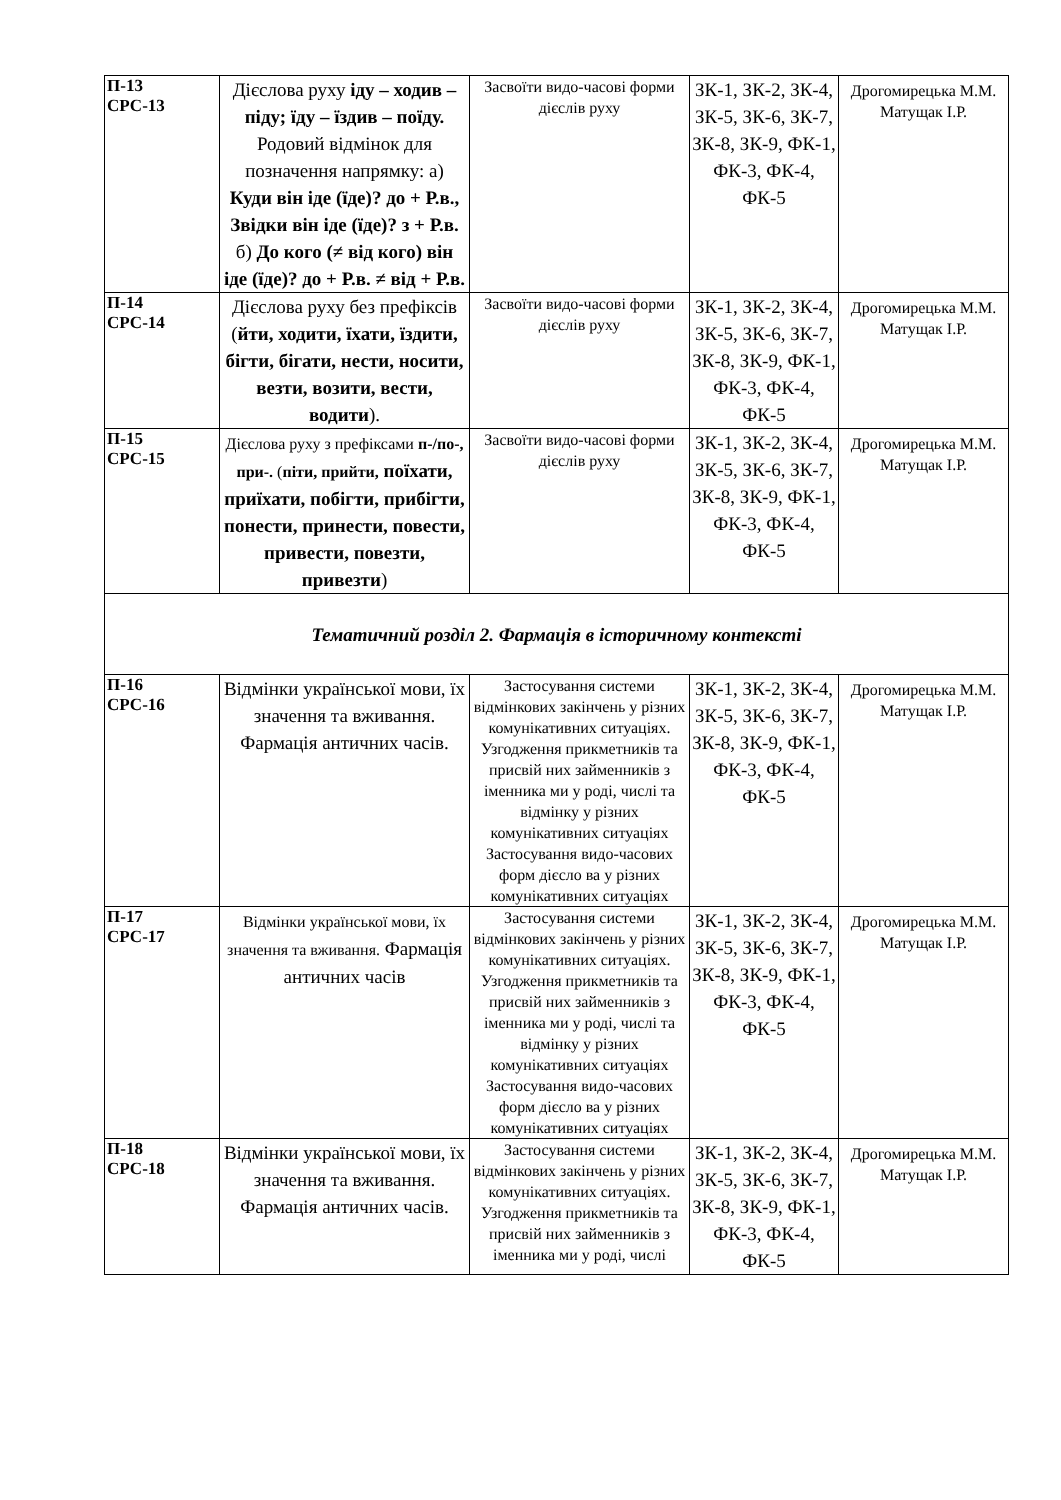| П-13 СРС-13 | Дієслова руху іду – ходив – піду; їду – їздив – поїду. Родовий відмінок для позначення напрямку: а) Куди він іде (їде)? до + Р.в., Звідки він іде (їде)? з + Р.в. б) До кого (≠ від кого) він іде (їде)? до + Р.в. ≠ від + Р.в. | Засвоїти видо-часові форми дієслів руху | ЗК-1, ЗК-2, ЗК-4, ЗК-5, ЗК-6, ЗК-7, ЗК-8, ЗК-9, ФК-1, ФК-3, ФК-4, ФК-5 | Дрогомирецька М.М. Матущак І.Р. |
| П-14 СРС-14 | Дієслова руху без префіксів ( йти, ходити, їхати, їздити, бігти, бігати, нести, носити, везти, возити, вести, водити ). | Засвоїти видо-часові форми дієслів руху | ЗК-1, ЗК-2, ЗК-4, ЗК-5, ЗК-6, ЗК-7, ЗК-8, ЗК-9, ФК-1, ФК-3, ФК-4, ФК-5 | Дрогомирецька М.М. Матущак І.Р. |
| П-15 СРС-15 | Дієслова руху з префіксами п-/по-, при-. ( піти, прийти, поїхати, приїхати, побігти, прибігти, понести, принести, повести, привести, повезти, привезти ) | Засвоїти видо-часові форми дієслів руху | ЗК-1, ЗК-2, ЗК-4, ЗК-5, ЗК-6, ЗК-7, ЗК-8, ЗК-9, ФК-1, ФК-3, ФК-4, ФК-5 | Дрогомирецька М.М. Матущак І.Р. |
| Тематичний розділ 2. Фармація в історичному контексті | | | | |
| П-16 СРС-16 | Відмінки української мови, їх значення та вживання. Фармація античних часів. | Застосування системи відмінкових закінчень у різних комунікативних ситуаціях. Узгодження прикметників та присвій них займенників з іменника ми у роді, числі та відмінку у різних комунікативних ситуаціях Застосування видо-часових форм дієсло ва у різних комунікативних ситуаціях | ЗК-1, ЗК-2, ЗК-4, ЗК-5, ЗК-6, ЗК-7, ЗК-8, ЗК-9, ФК-1, ФК-3, ФК-4, ФК-5 | Дрогомирецька М.М. Матущак І.Р. |
| П-17 СРС-17 | Відмінки української мови, їх значення та вживання. Фармація античних часів | Застосування системи відмінкових закінчень у різних комунікативних ситуаціях. Узгодження прикметників та присвій них займенників з іменника ми у роді, числі та відмінку у різних комунікативних ситуаціях Застосування видо-часових форм дієсло ва у різних комунікативних ситуаціях | ЗК-1, ЗК-2, ЗК-4, ЗК-5, ЗК-6, ЗК-7, ЗК-8, ЗК-9, ФК-1, ФК-3, ФК-4, ФК-5 | Дрогомирецька М.М. Матущак І.Р. |
| П-18 СРС-18 | Відмінки української мови, їх значення та вживання. Фармація античних часів. | Застосування системи відмінкових закінчень у різних комунікативних ситуаціях. Узгодження прикметників та присвій них займенників з іменника ми у роді, числі | ЗК-1, ЗК-2, ЗК-4, ЗК-5, ЗК-6, ЗК-7, ЗК-8, ЗК-9, ФК-1, ФК-3, ФК-4, ФК-5 | Дрогомирецька М.М. Матущак І.Р. |